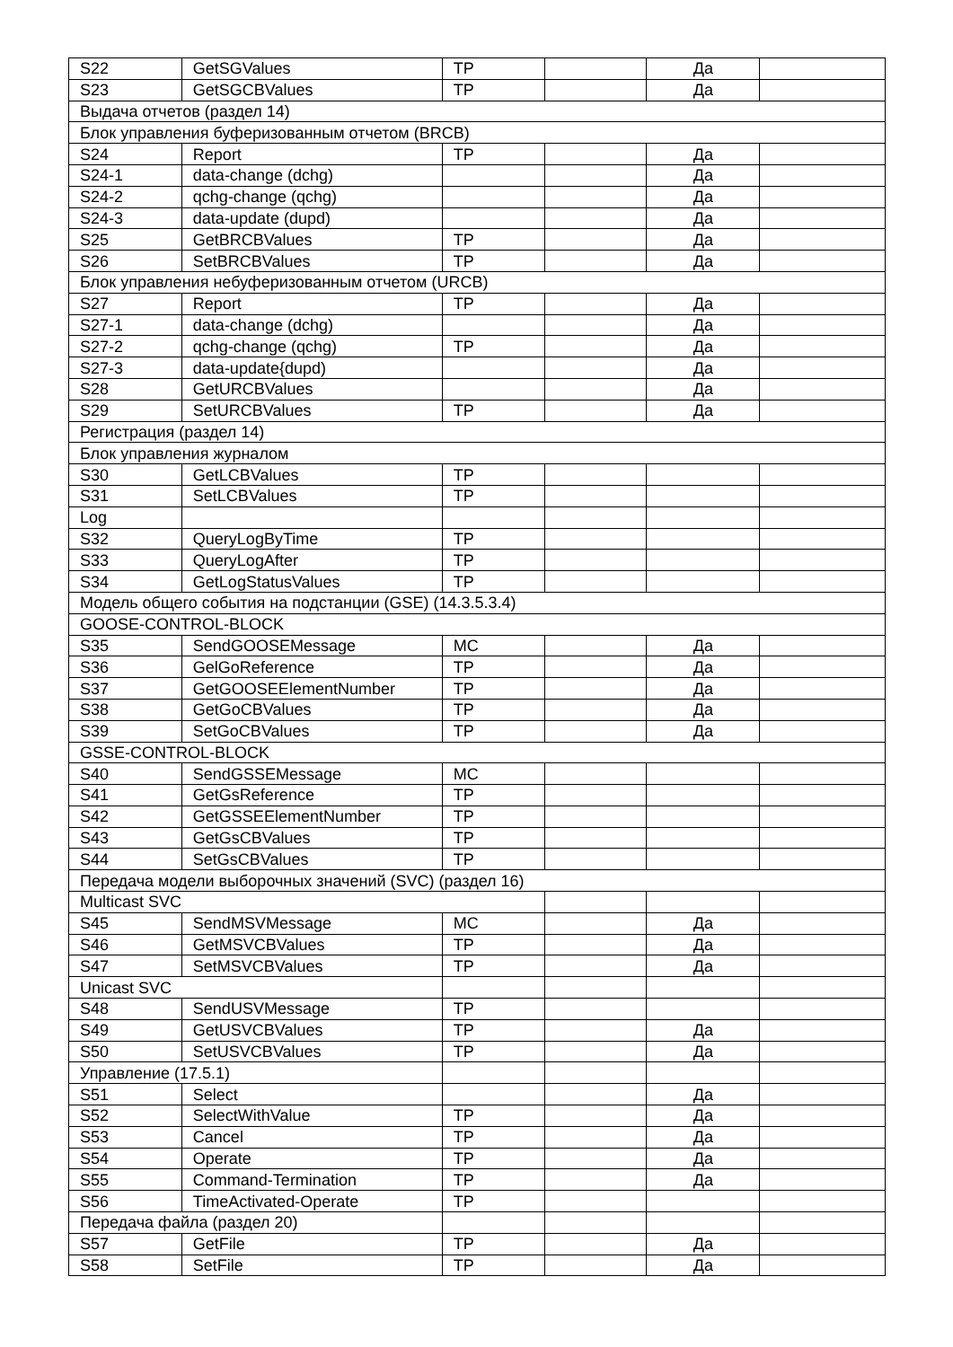| S22 | GetSGValues | TP | | Да | |
| S23 | GetSGCBValues | TP | | Да | |
| Выдача отчетов (раздел 14) | | | | | |
| Блок управления буферизованным отчетом (BRCB) | | | | | |
| S24 | Report | TP | | Да | |
| S24-1 | data-change (dchg) | | | Да | |
| S24-2 | qchg-change (qchg) | | | Да | |
| S24-3 | data-update (dupd) | | | Да | |
| S25 | GetBRCBValues | TP | | Да | |
| S26 | SetBRCBValues | TP | | Да | |
| Блок управления небуферизованным отчетом (URCB) | | | | | |
| S27 | Report | TP | | Да | |
| S27-1 | data-change (dchg) | | | Да | |
| S27-2 | qchg-change (qchg) | TP | | Да | |
| S27-3 | data-update{dupd) | | | Да | |
| S28 | GetURCBValues | | | Да | |
| S29 | SetURCBValues | TP | | Да | |
| Регистрация (раздел 14) | | | | | |
| Блок управления журналом | | | | | |
| S30 | GetLCBValues | TP | | | |
| S31 | SetLCBValues | TP | | | |
| Log | | | | | |
| S32 | QueryLogByTime | TP | | | |
| S33 | QueryLogAfter | TP | | | |
| S34 | GetLogStatusValues | TP | | | |
| Модель общего события на подстанции (GSE) (14.3.5.3.4) | | | | | |
| GOOSE-CONTROL-BLOCK | | | | | |
| S35 | SendGOOSEMessage | MC | | Да | |
| S36 | GelGoReference | TP | | Да | |
| S37 | GetGOOSEElementNumber | TP | | Да | |
| S38 | GetGoCBValues | TP | | Да | |
| S39 | SetGoCBValues | TP | | Да | |
| GSSE-CONTROL-BLOCK | | | | | |
| S40 | SendGSSEMessage | MC | | | |
| S41 | GetGsReference | TP | | | |
| S42 | GetGSSEElementNumber | TP | | | |
| S43 | GetGsCBValues | TP | | | |
| S44 | SetGsCBValues | TP | | | |
| Передача модели выборочных значений (SVC) (раздел 16) | | | | | |
| Multicast SVC | | | | | |
| S45 | SendMSVMessage | MC | | Да | |
| S46 | GetMSVCBValues | TP | | Да | |
| S47 | SetMSVCBValues | TP | | Да | |
| Unicast SVC | | | | | |
| S48 | SendUSVMessage | TP | | | |
| S49 | GetUSVCBValues | TP | | Да | |
| S50 | SetUSVCBValues | TP | | Да | |
| Управление (17.5.1) | | | | | |
| S51 | Select | | | Да | |
| S52 | SelectWithValue | TP | | Да | |
| S53 | Cancel | TP | | Да | |
| S54 | Operate | TP | | Да | |
| S55 | Command-Termination | TP | | Да | |
| S56 | TimeActivated-Operate | TP | | | |
| Передача файла (раздел 20) | | | | | |
| S57 | GetFile | TP | | Да | |
| S58 | SetFile | TP | | Да | |